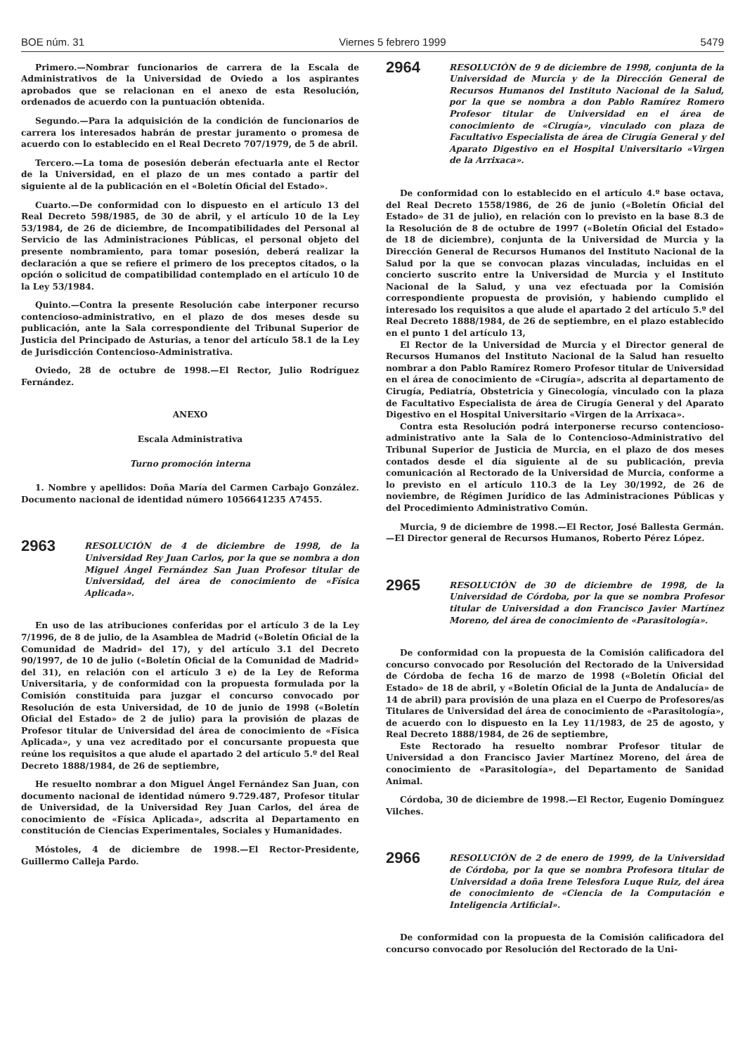BOE núm. 31 Viernes 5 febrero 1999 5479
Primero.—Nombrar funcionarios de carrera de la Escala de Administrativos de la Universidad de Oviedo a los aspirantes aprobados que se relacionan en el anexo de esta Resolución, ordenados de acuerdo con la puntuación obtenida.
Segundo.—Para la adquisición de la condición de funcionarios de carrera los interesados habrán de prestar juramento o promesa de acuerdo con lo establecido en el Real Decreto 707/1979, de 5 de abril.
Tercero.—La toma de posesión deberán efectuarla ante el Rector de la Universidad, en el plazo de un mes contado a partir del siguiente al de la publicación en el «Boletín Oficial del Estado».
Cuarto.—De conformidad con lo dispuesto en el artículo 13 del Real Decreto 598/1985, de 30 de abril, y el artículo 10 de la Ley 53/1984, de 26 de diciembre, de Incompatibilidades del Personal al Servicio de las Administraciones Públicas, el personal objeto del presente nombramiento, para tomar posesión, deberá realizar la declaración a que se refiere el primero de los preceptos citados, o la opción o solicitud de compatibilidad contemplado en el artículo 10 de la Ley 53/1984.
Quinto.—Contra la presente Resolución cabe interponer recurso contencioso-administrativo, en el plazo de dos meses desde su publicación, ante la Sala correspondiente del Tribunal Superior de Justicia del Principado de Asturias, a tenor del artículo 58.1 de la Ley de Jurisdicción Contencioso-Administrativa.
Oviedo, 28 de octubre de 1998.—El Rector, Julio Rodríguez Fernández.
ANEXO
Escala Administrativa
Turno promoción interna
1. Nombre y apellidos: Doña María del Carmen Carbajo González. Documento nacional de identidad número 1056641235 A7455.
2963
RESOLUCIÓN de 4 de diciembre de 1998, de la Universidad Rey Juan Carlos, por la que se nombra a don Miguel Ángel Fernández San Juan Profesor titular de Universidad, del área de conocimiento de «Física Aplicada».
En uso de las atribuciones conferidas por el artículo 3 de la Ley 7/1996, de 8 de julio, de la Asamblea de Madrid («Boletín Oficial de la Comunidad de Madrid» del 17), y del artículo 3.1 del Decreto 90/1997, de 10 de julio («Boletín Oficial de la Comunidad de Madrid» del 31), en relación con el artículo 3 e) de la Ley de Reforma Universitaria, y de conformidad con la propuesta formulada por la Comisión constituida para juzgar el concurso convocado por Resolución de esta Universidad, de 10 de junio de 1998 («Boletín Oficial del Estado» de 2 de julio) para la provisión de plazas de Profesor titular de Universidad del área de conocimiento de «Física Aplicada», y una vez acreditado por el concursante propuesta que reúne los requisitos a que alude el apartado 2 del artículo 5.º del Real Decreto 1888/1984, de 26 de septiembre,
He resuelto nombrar a don Miguel Ángel Fernández San Juan, con documento nacional de identidad número 9.729.487, Profesor titular de Universidad, de la Universidad Rey Juan Carlos, del área de conocimiento de «Física Aplicada», adscrita al Departamento en constitución de Ciencias Experimentales, Sociales y Humanidades.
Móstoles, 4 de diciembre de 1998.—El Rector-Presidente, Guillermo Calleja Pardo.
2964
RESOLUCIÓN de 9 de diciembre de 1998, conjunta de la Universidad de Murcia y de la Dirección General de Recursos Humanos del Instituto Nacional de la Salud, por la que se nombra a don Pablo Ramírez Romero Profesor titular de Universidad en el área de conocimiento de «Cirugía», vinculado con plaza de Facultativo Especialista de área de Cirugía General y del Aparato Digestivo en el Hospital Universitario «Virgen de la Arrixaca».
De conformidad con lo establecido en el artículo 4.º base octava, del Real Decreto 1558/1986, de 26 de junio («Boletín Oficial del Estado» de 31 de julio), en relación con lo previsto en la base 8.3 de la Resolución de 8 de octubre de 1997 («Boletín Oficial del Estado» de 18 de diciembre), conjunta de la Universidad de Murcia y la Dirección General de Recursos Humanos del Instituto Nacional de la Salud por la que se convocan plazas vinculadas, incluidas en el concierto suscrito entre la Universidad de Murcia y el Instituto Nacional de la Salud, y una vez efectuada por la Comisión correspondiente propuesta de provisión, y habiendo cumplido el interesado los requisitos a que alude el apartado 2 del artículo 5.º del Real Decreto 1888/1984, de 26 de septiembre, en el plazo establecido en el punto 1 del artículo 13,
El Rector de la Universidad de Murcia y el Director general de Recursos Humanos del Instituto Nacional de la Salud han resuelto nombrar a don Pablo Ramírez Romero Profesor titular de Universidad en el área de conocimiento de «Cirugía», adscrita al departamento de Cirugía, Pediatría, Obstetricia y Ginecología, vinculado con la plaza de Facultativo Especialista de área de Cirugía General y del Aparato Digestivo en el Hospital Universitario «Virgen de la Arrixaca».
Contra esta Resolución podrá interponerse recurso contencioso-administrativo ante la Sala de lo Contencioso-Administrativo del Tribunal Superior de Justicia de Murcia, en el plazo de dos meses contados desde el día siguiente al de su publicación, previa comunicación al Rectorado de la Universidad de Murcia, conforme a lo previsto en el artículo 110.3 de la Ley 30/1992, de 26 de noviembre, de Régimen Jurídico de las Administraciones Públicas y del Procedimiento Administrativo Común.
Murcia, 9 de diciembre de 1998.—El Rector, José Ballesta Germán.—El Director general de Recursos Humanos, Roberto Pérez López.
2965
RESOLUCIÓN de 30 de diciembre de 1998, de la Universidad de Córdoba, por la que se nombra Profesor titular de Universidad a don Francisco Javier Martínez Moreno, del área de conocimiento de «Parasitología».
De conformidad con la propuesta de la Comisión calificadora del concurso convocado por Resolución del Rectorado de la Universidad de Córdoba de fecha 16 de marzo de 1998 («Boletín Oficial del Estado» de 18 de abril, y «Boletín Oficial de la Junta de Andalucía» de 14 de abril) para provisión de una plaza en el Cuerpo de Profesores/as Titulares de Universidad del área de conocimiento de «Parasitología», de acuerdo con lo dispuesto en la Ley 11/1983, de 25 de agosto, y Real Decreto 1888/1984, de 26 de septiembre,
Este Rectorado ha resuelto nombrar Profesor titular de Universidad a don Francisco Javier Martínez Moreno, del área de conocimiento de «Parasitología», del Departamento de Sanidad Animal.
Córdoba, 30 de diciembre de 1998.—El Rector, Eugenio Domínguez Vilches.
2966
RESOLUCIÓN de 2 de enero de 1999, de la Universidad de Córdoba, por la que se nombra Profesora titular de Universidad a doña Irene Telesfora Luque Ruiz, del área de conocimiento de «Ciencia de la Computación e Inteligencia Artificial».
De conformidad con la propuesta de la Comisión calificadora del concurso convocado por Resolución del Rectorado de la Uni-